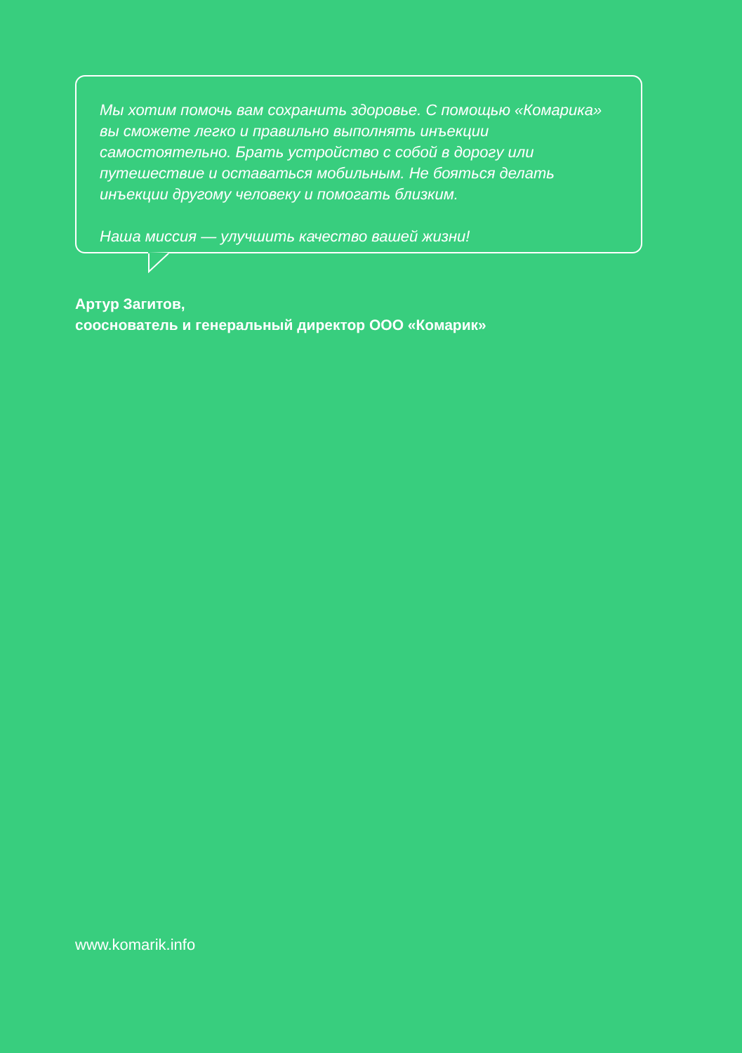Мы хотим помочь вам сохранить здоровье. С помощью «Комарика» вы сможете легко и правильно выполнять инъекции самостоятельно. Брать устройство с собой в дорогу или путешествие и оставаться мобильным. Не бояться делать инъекции другому человеку и помогать близким.
Наша миссия — улучшить качество вашей жизни!
Артур Загитов,
сооснователь и генеральный директор ООО «Комарик»
www.komarik.info